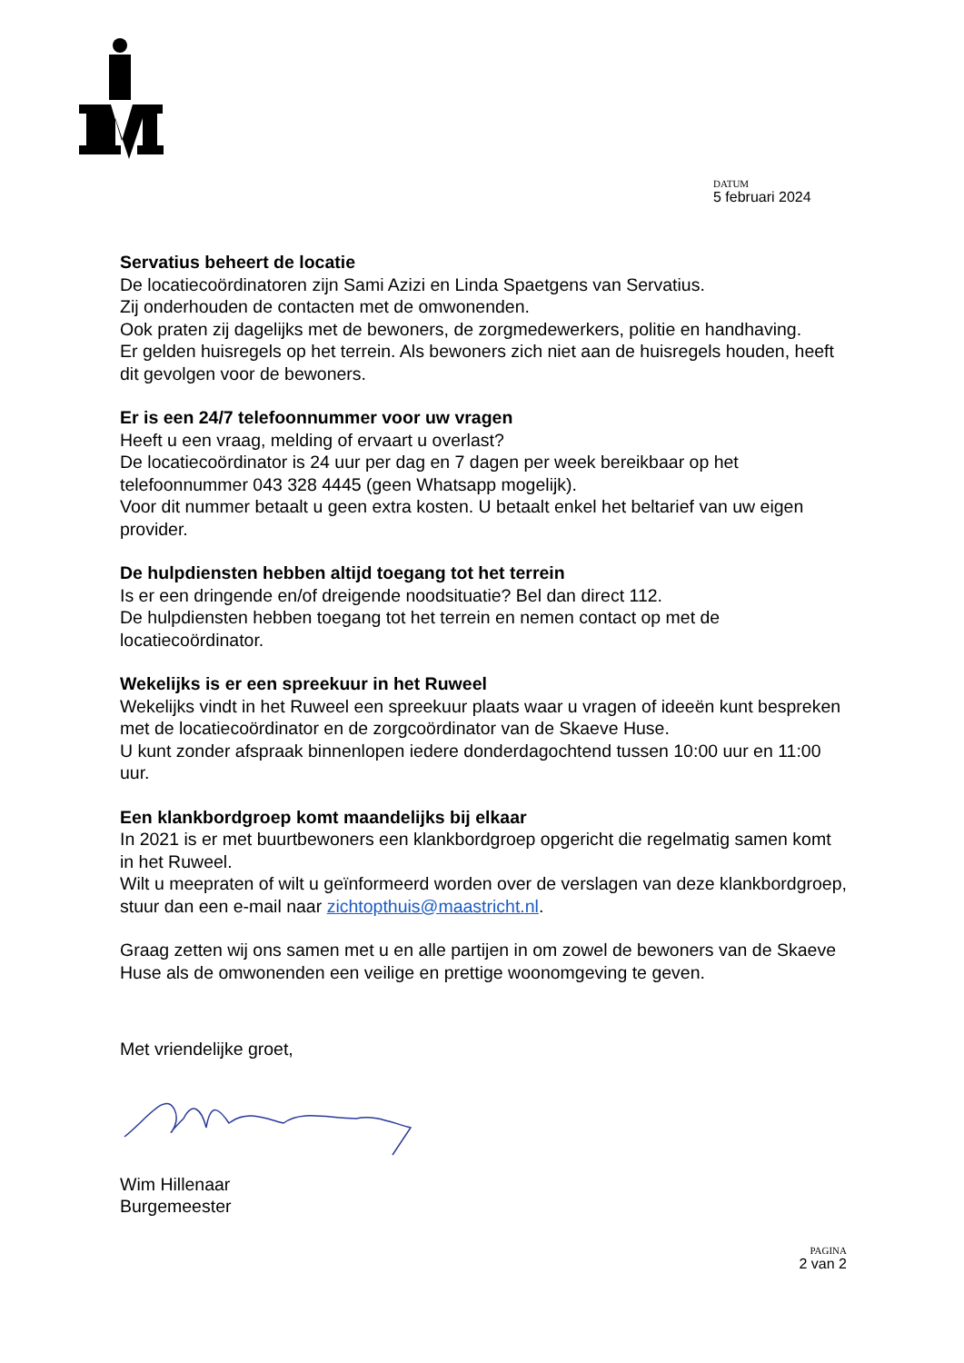DATUM
5 februari 2024
Servatius beheert de locatie
De locatiecoördinatoren zijn Sami Azizi en Linda Spaetgens van Servatius.
Zij onderhouden de contacten met de omwonenden.
Ook praten zij dagelijks met de bewoners, de zorgmedewerkers, politie en handhaving.
Er gelden huisregels op het terrein. Als bewoners zich niet aan de huisregels houden, heeft dit gevolgen voor de bewoners.
Er is een 24/7 telefoonnummer voor uw vragen
Heeft u een vraag, melding of ervaart u overlast?
De locatiecoördinator is 24 uur per dag en 7 dagen per week bereikbaar op het telefoonnummer 043 328 4445 (geen Whatsapp mogelijk).
Voor dit nummer betaalt u geen extra kosten. U betaalt enkel het beltarief van uw eigen provider.
De hulpdiensten hebben altijd toegang tot het terrein
Is er een dringende en/of dreigende noodsituatie? Bel dan direct 112.
De hulpdiensten hebben toegang tot het terrein en nemen contact op met de locatiecoördinator.
Wekelijks is er een spreekuur in het Ruweel
Wekelijks vindt in het Ruweel een spreekuur plaats waar u vragen of ideeën kunt bespreken met de locatiecoördinator en de zorgcoördinator van de Skaeve Huse.
U kunt zonder afspraak binnenlopen iedere donderdagochtend tussen 10:00 uur en 11:00 uur.
Een klankbordgroep komt maandelijks bij elkaar
In 2021 is er met buurtbewoners een klankbordgroep opgericht die regelmatig samen komt in het Ruweel.
Wilt u meepraten of wilt u geïnformeerd worden over de verslagen van deze klankbordgroep, stuur dan een e-mail naar zichtopthuis@maastricht.nl.
Graag zetten wij ons samen met u en alle partijen in om zowel de bewoners van de Skaeve Huse als de omwonenden een veilige en prettige woonomgeving te geven.
Met vriendelijke groet,
Wim Hillenaar
Burgemeester
PAGINA
2 van 2